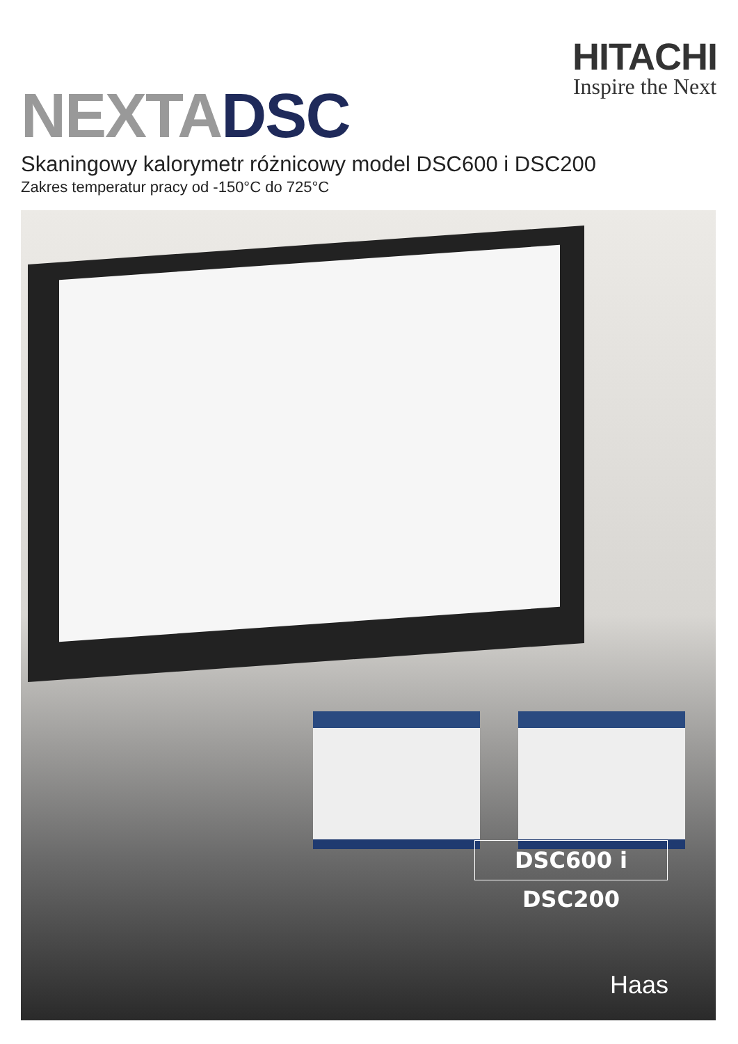HITACHI
Inspire the Next
NEXTA DSC
Skaningowy kalorymetr różnicowy model DSC600 i DSC200
Zakres temperatur pracy od -150°C do 725°C
DSC600 i DSC200
Haas